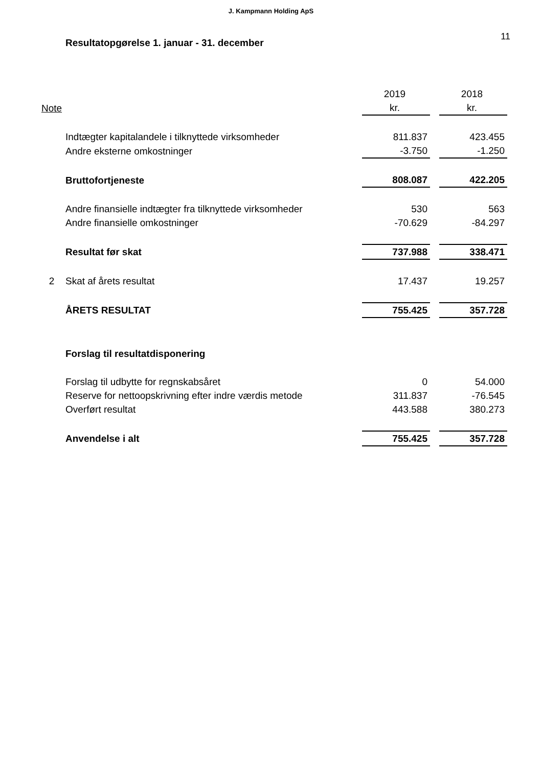J. Kampmann Holding ApS
Resultatopgørelse 1. januar - 31. december
11
| | | 2019 | | 2018 |
| --- | --- | --- | --- | --- |
| Note | | kr. | | kr. |
| | Indtægter kapitalandele i tilknyttede virksomheder | 811.837 | | 423.455 |
| | Andre eksterne omkostninger | -3.750 | | -1.250 |
| | Bruttofortjeneste | 808.087 | | 422.205 |
| | Andre finansielle indtægter fra tilknyttede virksomheder | 530 | | 563 |
| | Andre finansielle omkostninger | -70.629 | | -84.297 |
| | Resultat før skat | 737.988 | | 338.471 |
| 2 | Skat af årets resultat | 17.437 | | 19.257 |
| | ÅRETS RESULTAT | 755.425 | | 357.728 |
| | Forslag til resultatdisponering | | | |
| | Forslag til udbytte for regnskabsåret | 0 | | 54.000 |
| | Reserve for nettoopskrivning efter indre værdis metode | 311.837 | | -76.545 |
| | Overført resultat | 443.588 | | 380.273 |
| | Anvendelse i alt | 755.425 | | 357.728 |